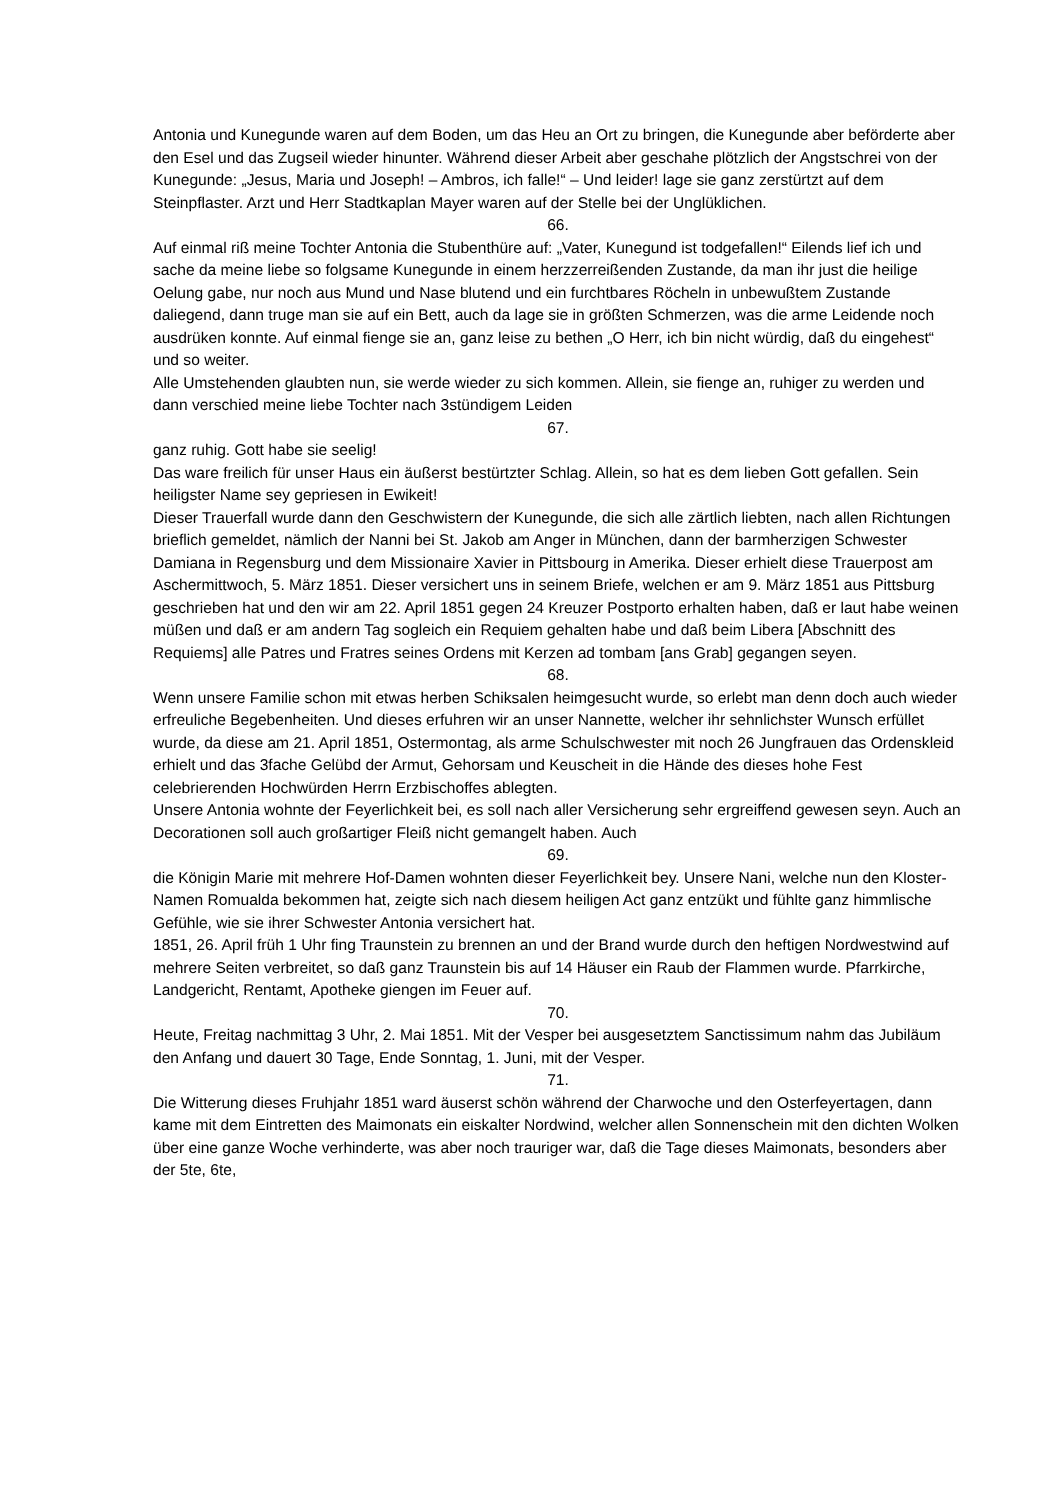Antonia und Kunegunde waren auf dem Boden, um das Heu an Ort zu bringen, die Kunegunde aber beförderte aber den Esel und das Zugseil wieder hinunter. Während dieser Arbeit aber geschahe plötzlich der Angstschrei von der Kunegunde: „Jesus, Maria und Joseph! – Ambros, ich falle!“ – Und leider! lage sie ganz zerstürtzt auf dem Steinpflaster. Arzt und Herr Stadtkaplan Mayer waren auf der Stelle bei der Unglüklichen.
66.
Auf einmal riß meine Tochter Antonia die Stubenthüre auf: „Vater, Kunegund ist todgefallen!“ Eilends lief ich und sache da meine liebe so folgsame Kunegunde in einem herzzerreißenden Zustande, da man ihr just die heilige Oelung gabe, nur noch aus Mund und Nase blutend und ein furchtbares Röcheln in unbewußtem Zustande daliegend, dann truge man sie auf ein Bett, auch da lage sie in größten Schmerzen, was die arme Leidende noch ausdrüken konnte. Auf einmal fienge sie an, ganz leise zu bethen „O Herr, ich bin nicht würdig, daß du eingehest“ und so weiter.
Alle Umstehenden glaubten nun, sie werde wieder zu sich kommen. Allein, sie fienge an, ruhiger zu werden und dann verschied meine liebe Tochter nach 3stündigem Leiden
67.
ganz ruhig. Gott habe sie seelig!
Das ware freilich für unser Haus ein äußerst bestürtzter Schlag. Allein, so hat es dem lieben Gott gefallen. Sein heiligster Name sey gepriesen in Ewikeit!
Dieser Trauerfall wurde dann den Geschwistern der Kunegunde, die sich alle zärtlich liebten, nach allen Richtungen brieflich gemeldet, nämlich der Nanni bei St. Jakob am Anger in München, dann der barmherzigen Schwester Damiana in Regensburg und dem Missionaire Xavier in Pittsbourg in Amerika. Dieser erhielt diese Trauerpost am Aschermittwoch, 5. März 1851. Dieser versichert uns in seinem Briefe, welchen er am 9. März 1851 aus Pittsburg geschrieben hat und den wir am 22. April 1851 gegen 24 Kreuzer Postporto erhalten haben, daß er laut habe weinen müßen und daß er am andern Tag sogleich ein Requiem gehalten habe und daß beim Libera [Abschnitt des Requiems] alle Patres und Fratres seines Ordens mit Kerzen ad tombam [ans Grab] gegangen seyen.
68.
Wenn unsere Familie schon mit etwas herben Schiksalen heimgesucht wurde, so erlebt man denn doch auch wieder erfreuliche Begebenheiten. Und dieses erfuhren wir an unser Nannette, welcher ihr sehnlichster Wunsch erfüllet wurde, da diese am 21. April 1851, Ostermontag, als arme Schulschwester mit noch 26 Jungfrauen das Ordenskleid erhielt und das 3fache Gelübd der Armut, Gehorsam und Keuscheit in die Hände des dieses hohe Fest celebrierenden Hochwürden Herrn Erzbischoffes ablegten.
Unsere Antonia wohnte der Feyerlichkeit bei, es soll nach aller Versicherung sehr ergreiffend gewesen seyn. Auch an Decorationen soll auch großartiger Fleiß nicht gemangelt haben. Auch
69.
die Königin Marie mit mehrere Hof-Damen wohnten dieser Feyerlichkeit bey. Unsere Nani, welche nun den Kloster-Namen Romualda bekommen hat, zeigte sich nach diesem heiligen Act ganz entzükt und fühlte ganz himmlische Gefühle, wie sie ihrer Schwester Antonia versichert hat.
1851, 26. April früh 1 Uhr fing Traunstein zu brennen an und der Brand wurde durch den heftigen Nordwestwind auf mehrere Seiten verbreitet, so daß ganz Traunstein bis auf 14 Häuser ein Raub der Flammen wurde. Pfarrkirche, Landgericht, Rentamt, Apotheke giengen im Feuer auf.
70.
Heute, Freitag nachmittag 3 Uhr, 2. Mai 1851. Mit der Vesper bei ausgesetztem Sanctissimum nahm das Jubiläum den Anfang und dauert 30 Tage, Ende Sonntag, 1. Juni, mit der Vesper.
71.
Die Witterung dieses Fruhjahr 1851 ward äuserst schön während der Charwoche und den Osterfeyertagen, dann kame mit dem Eintretten des Maimonats ein eiskalter Nordwind, welcher allen Sonnenschein mit den dichten Wolken über eine ganze Woche verhinderte, was aber noch trauriger war, daß die Tage dieses Maimonats, besonders aber der 5te, 6te,